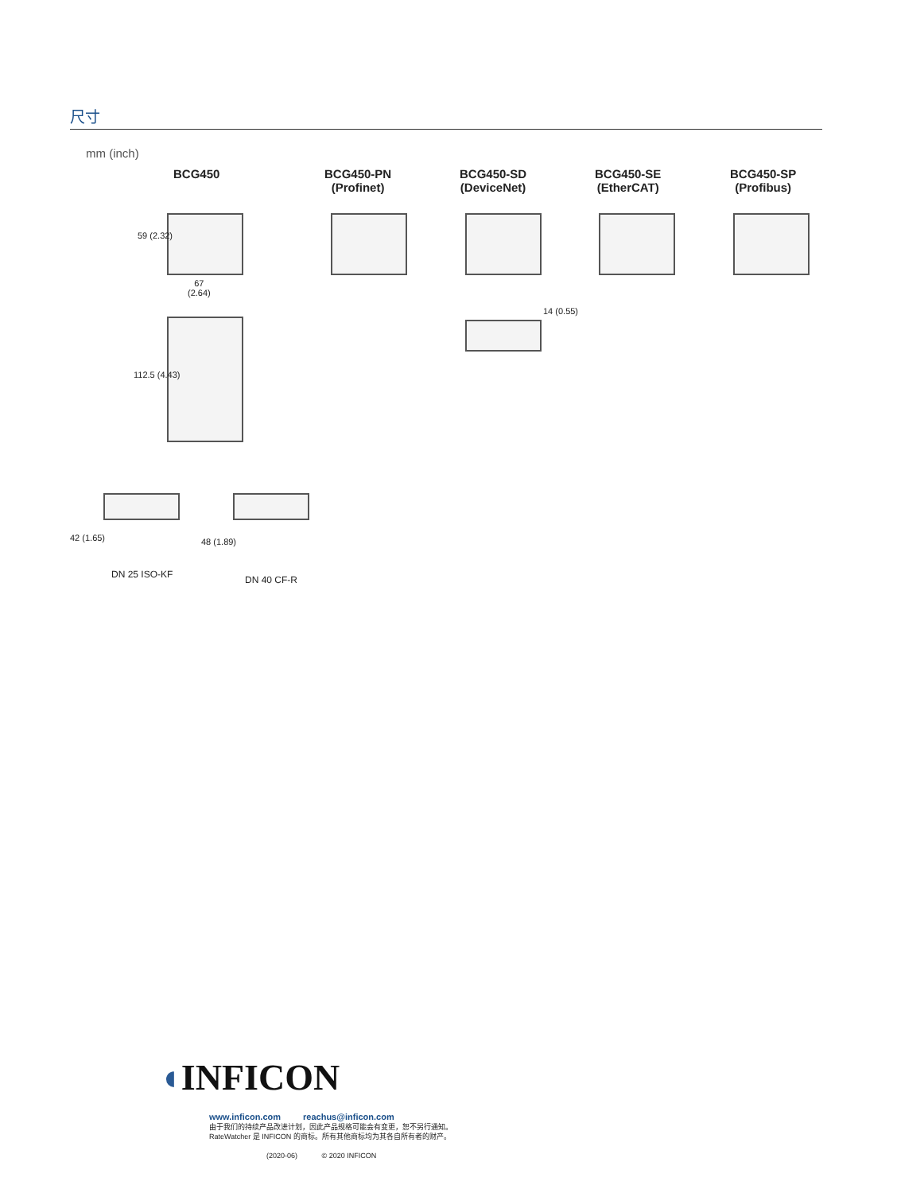尺寸
mm (inch)
BCG450
BCG450-PN
(Profinet)
BCG450-SD
(DeviceNet)
BCG450-SE
(EtherCAT)
BCG450-SP
(Profibus)
59 (2.32)
67
(2.64)
112.5 (4.43)
14 (0.55)
42 (1.65) 48 (1.89)
DN 25 ISO-KF DN 40 CF-R
◖INFICON
www.inficon.com reachus@inficon.com
由于我们的持续产品改进计划，因此产品规格可能会有变更，恕不另行通知。
RateWatcher 是 INFICON 的商标。所有其他商标均为其各自所有者的财产。
(2020-06) © 2020 INFICON